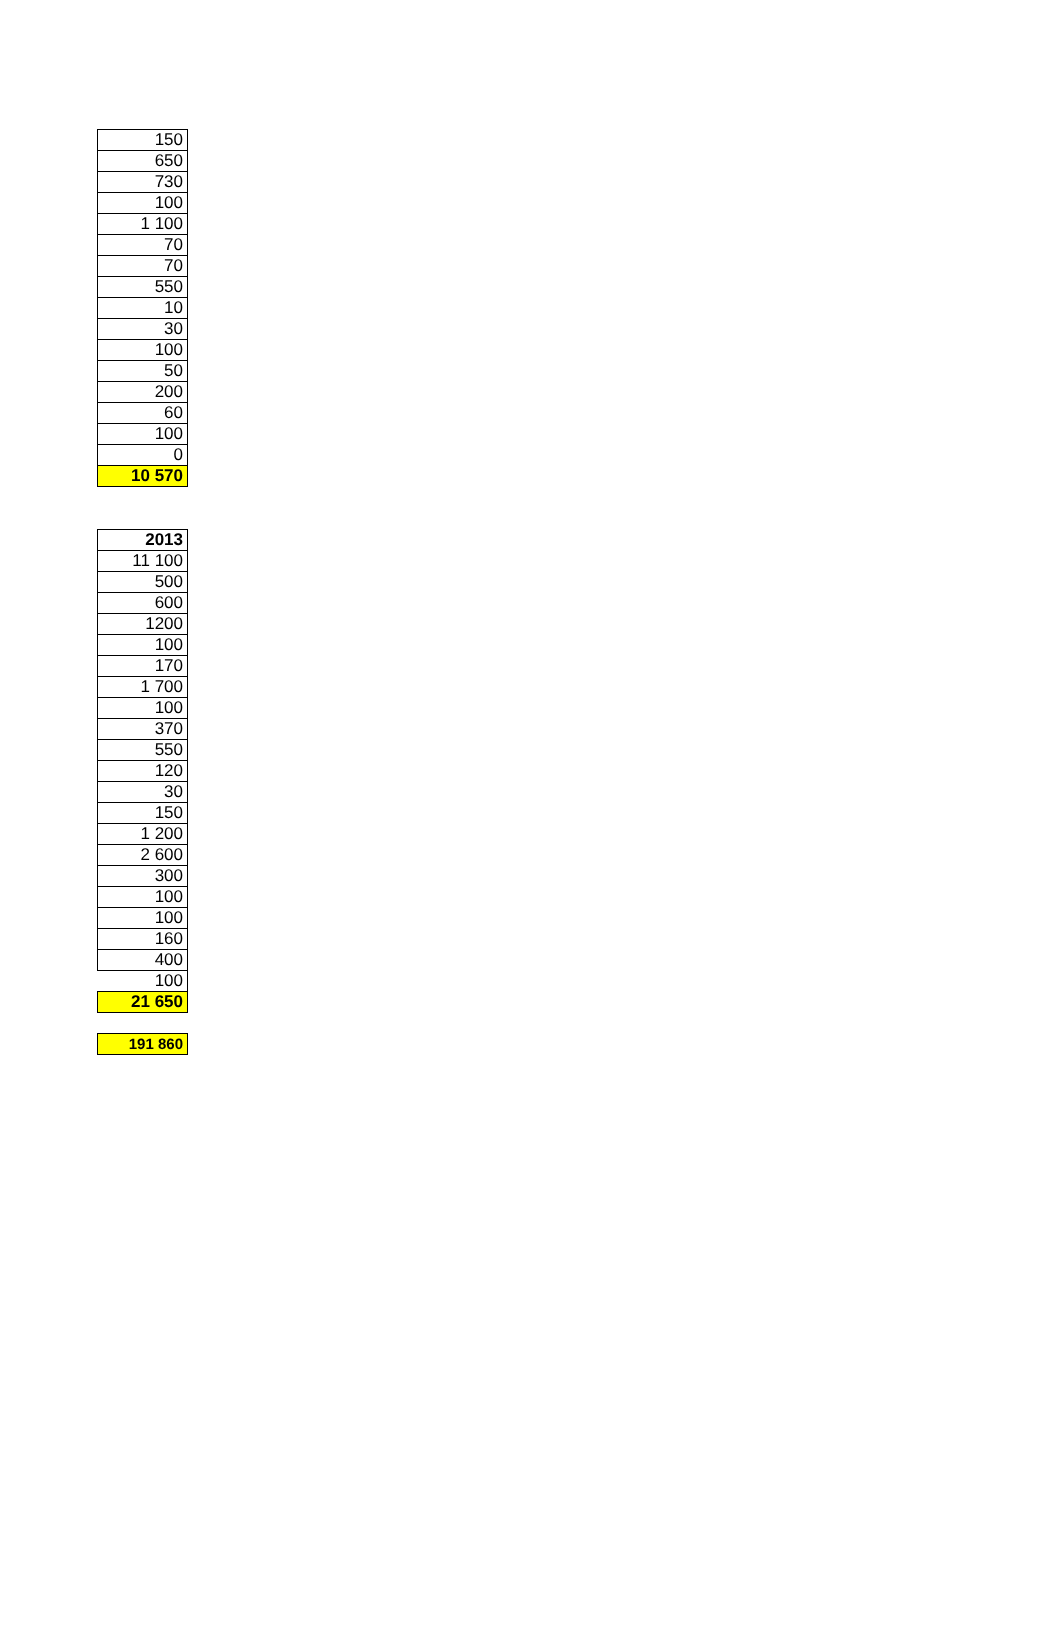| 150 |
| 650 |
| 730 |
| 100 |
| 1 100 |
| 70 |
| 70 |
| 550 |
| 10 |
| 30 |
| 100 |
| 50 |
| 200 |
| 60 |
| 100 |
| 0 |
| 10 570 |
| 2013 |
| 11 100 |
| 500 |
| 600 |
| 1200 |
| 100 |
| 170 |
| 1 700 |
| 100 |
| 370 |
| 550 |
| 120 |
| 30 |
| 150 |
| 1 200 |
| 2 600 |
| 300 |
| 100 |
| 100 |
| 160 |
| 400 |
| 100 |
| 21 650 |
| 191 860 |